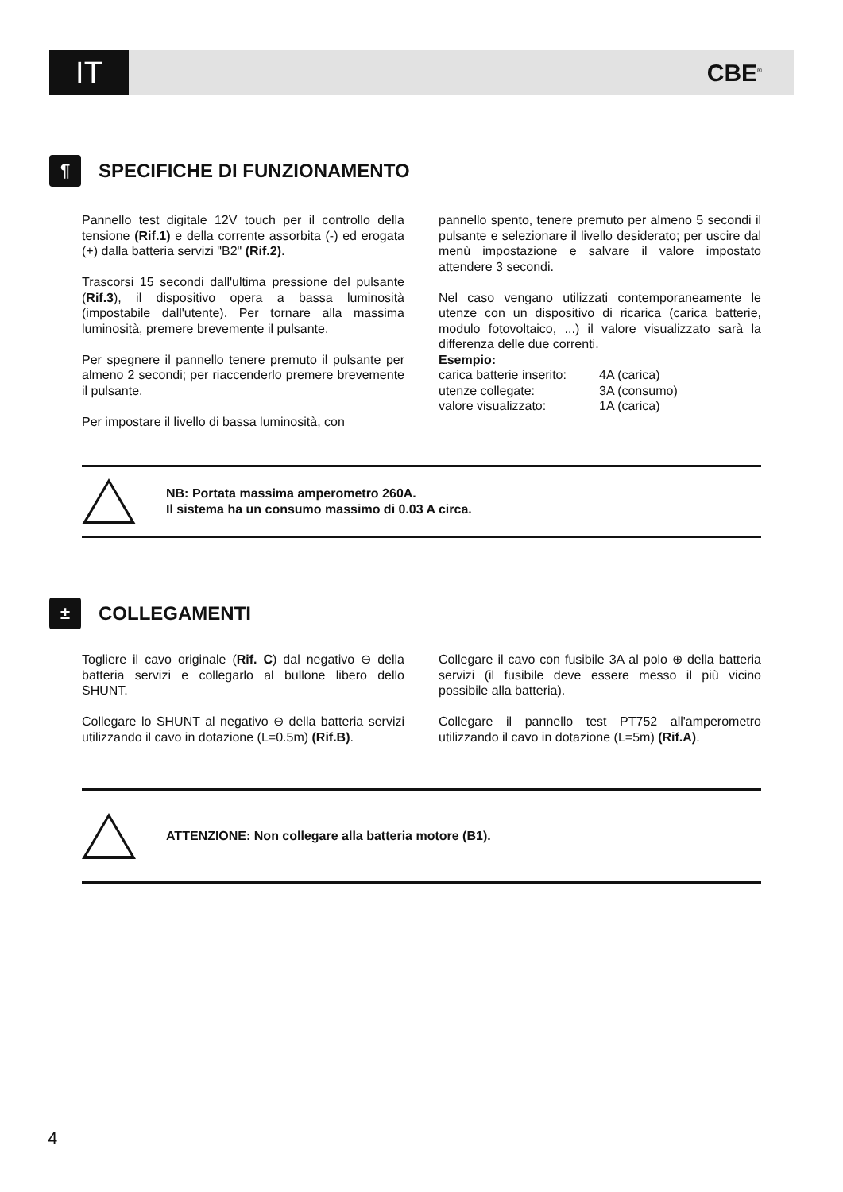IT
CBE<sup>®</sup>
¶ SPECIFICHE DI FUNZIONAMENTO
Pannello test digitale 12V touch per il controllo della tensione (Rif.1) e della corrente assorbita (-) ed erogata (+) dalla batteria servizi "B2" (Rif.2).
Trascorsi 15 secondi dall'ultima pressione del pulsante (Rif.3), il dispositivo opera a bassa luminosità (impostabile dall'utente). Per tornare alla massima luminosità, premere brevemente il pulsante.
Per spegnere il pannello tenere premuto il pulsante per almeno 2 secondi; per riaccenderlo premere brevemente il pulsante.
Per impostare il livello di bassa luminosità, con
pannello spento, tenere premuto per almeno 5 secondi il pulsante e selezionare il livello desiderato; per uscire dal menù impostazione e salvare il valore impostato attendere 3 secondi.
Nel caso vengano utilizzati contemporaneamente le utenze con un dispositivo di ricarica (carica batterie, modulo fotovoltaico, ...) il valore visualizzato sarà la differenza delle due correnti.
Esempio:
| carica batterie inserito: | 4A (carica) |
| utenze collegate: | 3A (consumo) |
| valore visualizzato: | 1A (carica) |
NB: Portata massima amperometro 260A.
Il sistema ha un consumo massimo di 0.03 A circa.
± COLLEGAMENTI
Togliere il cavo originale (Rif. C) dal negativo ⊖ della batteria servizi e collegarlo al bullone libero dello SHUNT.
Collegare lo SHUNT al negativo ⊖ della batteria servizi utilizzando il cavo in dotazione (L=0.5m) (Rif.B).
Collegare il cavo con fusibile 3A al polo ⊕ della batteria servizi (il fusibile deve essere messo il più vicino possibile alla batteria).
Collegare il pannello test PT752 all'amperometro utilizzando il cavo in dotazione (L=5m) (Rif.A).
ATTENZIONE: Non collegare alla batteria motore (B1).
4